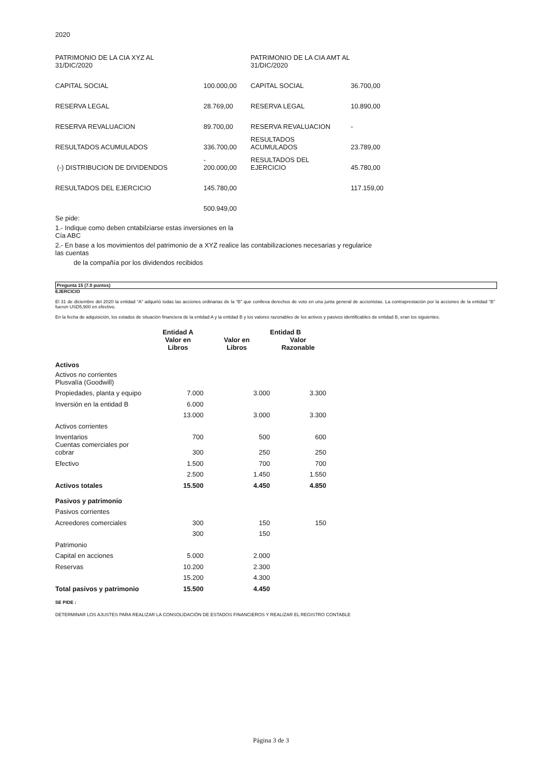2020
| PATRIMONIO DE LA CIA XYZ AL 31/DIC/2020 | | PATRIMONIO DE LA CIA AMT AL 31/DIC/2020 | |
| CAPITAL SOCIAL | 100.000,00 | CAPITAL SOCIAL | 36.700,00 |
| RESERVA LEGAL | 28.769,00 | RESERVA LEGAL | 10.890,00 |
| RESERVA REVALUACION | 89.700,00 | RESERVA REVALUACION | - |
| RESULTADOS ACUMULADOS | 336.700,00 | RESULTADOS ACUMULADOS | 23.789,00 |
| (-) DISTRIBUCION DE DIVIDENDOS | - 200.000,00 | RESULTADOS DEL EJERCICIO | 45.780,00 |
| RESULTADOS DEL EJERCICIO | 145.780,00 | | 117.159,00 |
| | 500.949,00 | | |
Se pide:
1.- Indique como deben cntabilziarse estas inversiones en la
Cía ABC
2.- En base a los movimientos del patrimonio de a XYZ realice las contabilizaciones necesarias y regularice
las cuentas
de la compañía por los dividendos recibidos
Pregunta 15 (7.0 puntos)
EJERCICIO
El 31 de diciembre del 2020 la entidad “A” adquirió todas las acciones ordinarias de la “B” que conlleva derechos de voto en una junta general de accionistas. La contraprestación por la acciones de la entidad “B” fueron USD5,900 en efectivo.
En la fecha de adquisición, los estados de situación financiera de la entidad A y la entidad B y los valores razonables de los activos y pasivos identificables de entidad B, eran los siguientes.
| | Entidad A | | Entidad B | |
| | Valor en Libros | Valor en Libros | Valor Razonable | |
| Activos | | | | |
| Activos no corrientes Plusvalía (Goodwill) | | | | |
| Propiedades, planta y equipo | 7.000 | 3.000 | 3.300 | |
| Inversión en la entidad B | 6.000 | | | |
| | 13.000 | 3.000 | 3.300 | |
| Activos corrientes | | | | |
| Inventarios | 700 | 500 | 600 | |
| Cuentas comerciales por cobrar | 300 | 250 | 250 | |
| Efectivo | 1.500 | 700 | 700 | |
| | 2.500 | 1.450 | 1.550 | |
| Activos totales | 15.500 | 4.450 | 4.850 | |
| Pasivos y patrimonio | | | | |
| Pasivos corrientes | | | | |
| Acreedores comerciales | 300 | 150 | 150 | |
| | 300 | 150 | | |
| Patrimonio | | | | |
| Capital en acciones | 5.000 | 2.000 | | |
| Reservas | 10.200 | 2.300 | | |
| | 15.200 | 4.300 | | |
| Total pasivos y patrimonio | 15.500 | 4.450 | | |
SE PIDE :
DETERMINAR LOS AJUSTES PARA REALIZAR LA CONSOLIDACIÓN DE ESTADOS FINANCIEROS Y REALIZAR EL REGISTRO CONTABLE
Página 3 de 3